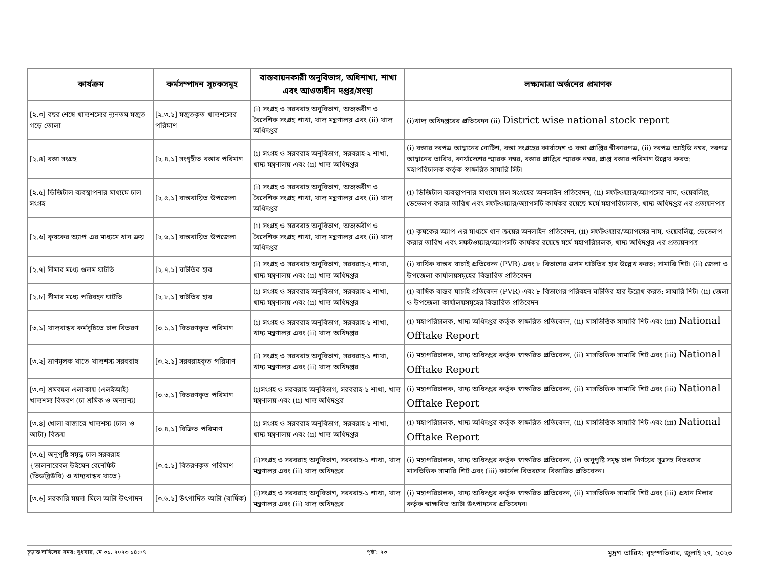| কার্যক্রম | কর্মসম্পাদন সূচকসমূহ | বাস্তবায়নকারী অনুবিভাগ, অধিশাখা, শাখা এবং আওতাধীন দপ্তর/সংস্থা | লক্ষ্যমাত্রা অর্জনের প্রমাণক |
| --- | --- | --- | --- |
| [২.৩] বছর শেষে খাদ্যশস্যের ন্যূনতম মজুত গড়ে তোলা | [২.৩.১] মজুতকৃত খাদ্যশস্যের পরিমাণ | (i) সংগ্রহ ও সরবরাহ অনুবিভাগ, অভ্যন্তরীণ ও বৈদেশিক সংগ্রহ শাখা, খাদ্য মন্ত্রণালয় এবং (ii) খাদ্য অধিদপ্তর | (i)খাদ্য অধিদপ্তরের প্রতিবেদন (ii) District wise national stock report |
| [২.৪] বস্তা সংগ্রহ | [২.৪.১] সংগৃহীত বস্তার পরিমাণ | (i) সংগ্রহ ও সরবরাহ অনুবিভাগ, সরবরাহ-২ শাখা, খাদ্য মন্ত্রণালয় এবং (ii) খাদ্য অধিদপ্তর | (i) বস্তার দরপত্র আহ্বানের নোটিশ, বস্তা সংগ্রহের কার্যাদেশ ও বস্তা প্রাপ্তির স্বীকারপত্র, (ii) দরপত্র আইডি নম্বর, দরপত্র আহ্বানের তারিখ, কার্যাদেশের স্মারক নম্বর, বস্তার প্রাপ্তির স্মারক নম্বর, প্রাপ্ত বস্তার পরিমাণ উল্লেখ করত: মহাপরিচালক কর্তৃক স্বাক্ষরিত সামারি সিট। |
| [২.৫] ডিজিটাল ব্যবস্থাপনার মাধ্যমে চাল সংগ্রহ | [২.৫.১] বাস্তবায়িত উপজেলা | (i) সংগ্রহ ও সরবরাহ অনুবিভাগ, অভ্যন্তরীণ ও বৈদেশিক সংগ্রহ শাখা, খাদ্য মন্ত্রণালয় এবং (ii) খাদ্য অধিদপ্তর | (i) ডিজিটাল ব্যবস্থাপনার মাধ্যমে চাল সংগ্রহের অনলাইন প্রতিবেদন, (ii) সফটওয়্যার/অ্যাপসের নাম, ওয়েবলিঙ্ক, ডেভেলপ করার তারিখ এবং সফটওয়্যার/অ্যাপসটি কার্যকর রয়েছে মর্মে মহাপরিচালক, খাদ্য অধিদপ্তর এর প্রত্যয়নপত্র |
| [২.৬] কৃষকের অ্যাপ এর মাধ্যমে ধান ক্রয় | [২.৬.১] বাস্তবায়িত উপজেলা | (i) সংগ্রহ ও সরবরাহ অনুবিভাগ, অভ্যন্তরীণ ও বৈদেশিক সংগ্রহ শাখা, খাদ্য মন্ত্রণালয় এবং (ii) খাদ্য অধিদপ্তর | (i) কৃষকের অ্যাপ এর মাধ্যমে ধান ক্রয়ের অনলাইন প্রতিবেদন, (ii) সফটওয়্যার/অ্যাপসের নাম, ওয়েবলিঙ্ক, ডেভেলপ করার তারিখ এবং সফটওয়্যার/অ্যাপসটি কার্যকর রয়েছে মর্মে মহাপরিচালক, খাদ্য অধিদপ্তর এর প্রত্যয়নপত্র |
| [২.৭] সীমার মধ্যে গুদাম ঘাটতি | [২.৭.১] ঘাটতির হার | (i) সংগ্রহ ও সরবরাহ অনুবিভাগ, সরবরাহ-২ শাখা, খাদ্য মন্ত্রণালয় এবং (ii) খাদ্য অধিদপ্তর | (i) বার্ষিক বাস্তব যাচাই প্রতিবেদন (PVR) এবং ৮ বিভাগের গুদাম ঘাটতির হার উল্লেখ করত: সামারি শিট। (ii) জেলা ও উপজেলা কার্যালয়সমূহের বিস্তারিত প্রতিবেদন |
| [২.৮] সীমার মধ্যে পরিবহন ঘাটতি | [২.৮.১] ঘাটতির হার | (i) সংগ্রহ ও সরবরাহ অনুবিভাগ, সরবরাহ-২ শাখা, খাদ্য মন্ত্রণালয় এবং (ii) খাদ্য অধিদপ্তর | (i) বার্ষিক বাস্তব যাচাই প্রতিবেদন (PVR) এবং ৮ বিভাগের পরিবহন ঘাটতির হার উল্লেখ করত: সামারি শিট। (ii) জেলা ও উপজেলা কার্যালয়সমূহের বিস্তারিত প্রতিবেদন |
| [৩.১] খাদ্যবান্ধব কর্মসূচিতে চাল বিতরণ | [৩.১.১] বিতরণকৃত পরিমাণ | (i) সংগ্রহ ও সরবরাহ অনুবিভাগ, সরবরাহ-১ শাখা, খাদ্য মন্ত্রণালয় এবং (ii) খাদ্য অধিদপ্তর | (i) মহাপরিচালক, খাদ্য অধিদপ্তর কর্তৃক স্বাক্ষরিত প্রতিবেদন, (ii) মাসভিত্তিক সামারি শিট এবং (iii) National Offtake Report |
| [৩.২] ত্রাণমূলক খাতে খাদ্যশস্য সরবরাহ | [৩.২.১] সরবরাহকৃত পরিমাণ | (i) সংগ্রহ ও সরবরাহ অনুবিভাগ, সরবরাহ-১ শাখা, খাদ্য মন্ত্রণালয় এবং (ii) খাদ্য অধিদপ্তর | (i) মহাপরিচালক, খাদ্য অধিদপ্তর কর্তৃক স্বাক্ষরিত প্রতিবেদন, (ii) মাসভিত্তিক সামারি শিট এবং (iii) National Offtake Report |
| [৩.৩] শ্রমবহুল এলাকায় (এলইআই) খাদ্যশস্য বিতরণ (চা শ্রমিক ও অন্যান্য) | [৩.৩.১] বিতরণকৃত পরিমাণ | (i)সংগ্রহ ও সরবরাহ অনুবিভাগ, সরবরাহ-১ শাখা, খাদ্য মন্ত্রণালয় এবং (ii) খাদ্য অধিদপ্তর | (i) মহাপরিচালক, খাদ্য অধিদপ্তর কর্তৃক স্বাক্ষরিত প্রতিবেদন, (ii) মাসভিত্তিক সামারি শিট এবং (iii) National Offtake Report |
| [৩.৪] খোলা বাজারে খাদ্যশস্য (চাল ও আটা) বিক্রয় | [৩.৪.১] বিক্রিত পরিমাণ | (i) সংগ্রহ ও সরবরাহ অনুবিভাগ, সরবরাহ-১ শাখা, খাদ্য মন্ত্রণালয় এবং (ii) খাদ্য অধিদপ্তর | (i) মহাপরিচালক, খাদ্য অধিদপ্তর কর্তৃক স্বাক্ষরিত প্রতিবেদন, (ii) মাসভিত্তিক সামারি শিট এবং (iii) National Offtake Report |
| [৩.৫] অনুপুষ্টি সমৃদ্ধ চাল সরবরাহ {ভালনারেবল উইমেন বেনেফিট (ভিডব্লিউবি) ও খাদ্যবান্ধব খাতে} | [৩.৫.১] বিতরণকৃত পরিমাণ | (i)সংগ্রহ ও সরবরাহ অনুবিভাগ, সরবরাহ-১ শাখা, খাদ্য মন্ত্রণালয় এবং (ii) খাদ্য অধিদপ্তর | (i) মহাপরিচালক, খাদ্য অধিদপ্তর কর্তৃক স্বাক্ষরিত প্রতিবেদন, (i) অনুপুষ্টি সমৃদ্ধ চাল নির্ণয়ের সূত্রসহ বিতরণের মাসভিত্তিক সামারি শিট এবং (iii) কার্নেল বিতরণের বিস্তারিত প্রতিবেদন। |
| [৩.৬] সরকারি ময়দা মিলে আটা উৎপাদন | [৩.৬.১] উৎপাদিত আটা (বার্ষিক) | (i)সংগ্রহ ও সরবরাহ অনুবিভাগ, সরবরাহ-১ শাখা, খাদ্য মন্ত্রণালয় এবং (ii) খাদ্য অধিদপ্তর | (i) মহাপরিচালক, খাদ্য অধিদপ্তর কর্তৃক স্বাক্ষরিত প্রতিবেদন, (ii) মাসভিত্তিক সামারি শিট এবং (iii) প্রধান মিলার কর্তৃক স্বাক্ষরিত আটা উৎপাদনের প্রতিবেদন। |
চূড়ান্ত দাখিলের সময়: বুধবার, মে ৩১, ২০২৩ ১৪:০৭ পৃষ্ঠা: ২৩ মুদ্রণ তারিখ: বৃহস্পতিবার, জুলাই ২৭, ২০২৩